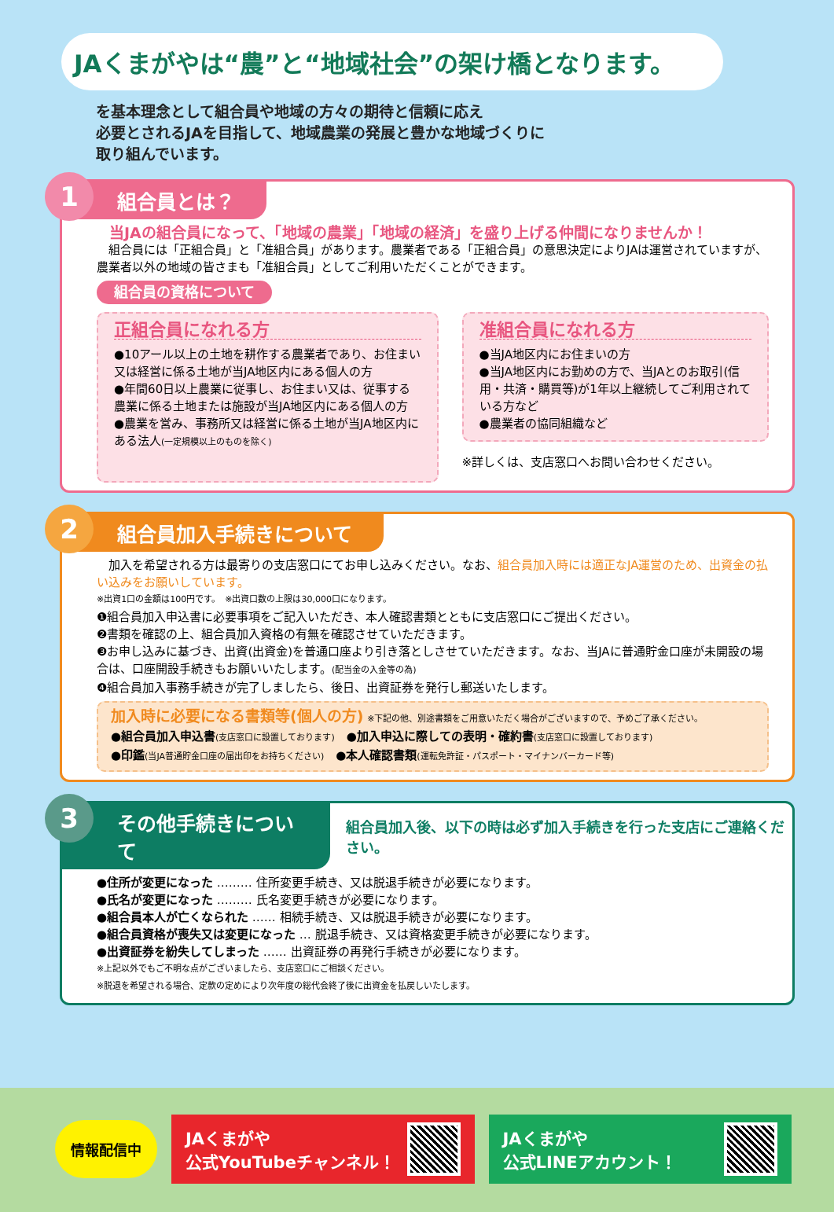JAくまがやは“農”と“地域社会”の架け橋となります。
を基本理念として組合員や地域の方々の期待と信頼に応え
必要とされるJAを目指して、地域農業の発展と豊かな地域づくりに
取り組んでいます。
1
組合員とは？
当JAの組合員になって、「地域の農業」「地域の経済」を盛り上げる仲間になりませんか！
　組合員には「正組合員」と「准組合員」があります。農業者である「正組合員」の意思決定によりJAは運営されていますが、農業者以外の地域の皆さまも「准組合員」としてご利用いただくことができます。
組合員の資格について
正組合員になれる方
●10アール以上の土地を耕作する農業者であり、お住まい又は経営に係る土地が当JA地区内にある個人の方
●年間60日以上農業に従事し、お住まい又は、従事する農業に係る土地または施設が当JA地区内にある個人の方
●農業を営み、事務所又は経営に係る土地が当JA地区内にある法人(一定規模以上のものを除く)
准組合員になれる方
●当JA地区内にお住まいの方
●当JA地区内にお勤めの方で、当JAとのお取引(信用・共済・購買等)が1年以上継続してご利用されている方など
●農業者の協同組織など
※詳しくは、支店窓口へお問い合わせください。
2
組合員加入手続きについて
　加入を希望される方は最寄りの支店窓口にてお申し込みください。なお、組合員加入時には適正なJA運営のため、出資金の払い込みをお願いしています。
※出資1口の金額は100円です。　※出資口数の上限は30,000口になります。
❶組合員加入申込書に必要事項をご記入いただき、本人確認書類とともに支店窓口にご提出ください。
❷書類を確認の上、組合員加入資格の有無を確認させていただきます。
❸お申し込みに基づき、出資(出資金)を普通口座より引き落としさせていただきます。なお、当JAに普通貯金口座が未開設の場合は、口座開設手続きもお願いいたします。(配当金の入金等の為)
❹組合員加入事務手続きが完了しましたら、後日、出資証券を発行し郵送いたします。
加入時に必要になる書類等(個人の方) ※下記の他、別途書類をご用意いただく場合がございますので、予めご了承ください。
●組合員加入申込書(支店窓口に設置しております)　●加入申込に際しての表明・確約書(支店窓口に設置しております)
●印鑑(当JA普通貯金口座の届出印をお持ちください)　●本人確認書類(運転免許証・パスポート・マイナンバーカード等)
3
その他手続きについて
組合員加入後、以下の時は必ず加入手続きを行った支店にご連絡ください。
●住所が変更になった ……… 住所変更手続き、又は脱退手続きが必要になります。
●氏名が変更になった ……… 氏名変更手続きが必要になります。
●組合員本人が亡くなられた …… 相続手続き、又は脱退手続きが必要になります。
●組合員資格が喪失又は変更になった … 脱退手続き、又は資格変更手続きが必要になります。
●出資証券を紛失してしまった …… 出資証券の再発行手続きが必要になります。
※上記以外でもご不明な点がございましたら、支店窓口にご相談ください。
※脱退を希望される場合、定款の定めにより次年度の総代会終了後に出資金を払戻しいたします。
情報配信中
JAくまがや
公式YouTubeチャンネル！
JAくまがや
公式LINEアカウント！